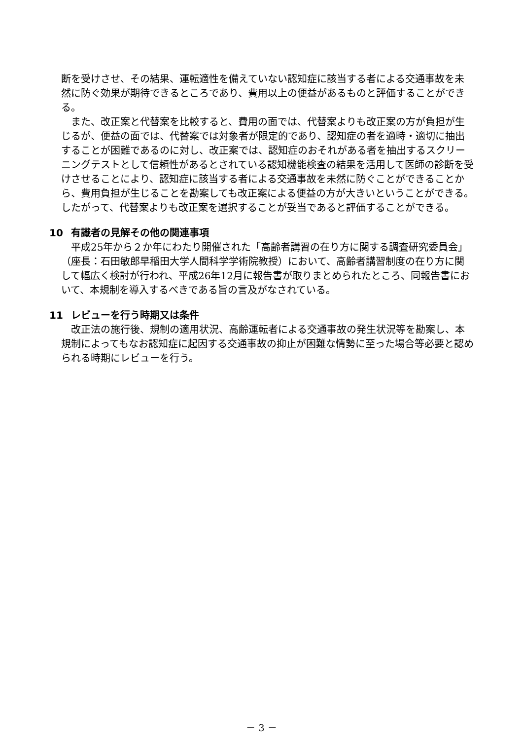断を受けさせ、その結果、運転適性を備えていない認知症に該当する者による交通事故を未然に防ぐ効果が期待できるところであり、費用以上の便益があるものと評価することができる。
また、改正案と代替案を比較すると、費用の面では、代替案よりも改正案の方が負担が生じるが、便益の面では、代替案では対象者が限定的であり、認知症の者を適時・適切に抽出することが困難であるのに対し、改正案では、認知症のおそれがある者を抽出するスクリーニングテストとして信頼性があるとされている認知機能検査の結果を活用して医師の診断を受けさせることにより、認知症に該当する者による交通事故を未然に防ぐことができることから、費用負担が生じることを勘案しても改正案による便益の方が大きいということができる。したがって、代替案よりも改正案を選択することが妥当であると評価することができる。
10 有識者の見解その他の関連事項
平成25年から２か年にわたり開催された「高齢者講習の在り方に関する調査研究委員会」（座長：石田敏郎早稲田大学人間科学学術院教授）において、高齢者講習制度の在り方に関して幅広く検討が行われ、平成26年12月に報告書が取りまとめられたところ、同報告書において、本規制を導入するべきである旨の言及がなされている。
11 レビューを行う時期又は条件
改正法の施行後、規制の適用状況、高齢運転者による交通事故の発生状況等を勘案し、本規制によってもなお認知症に起因する交通事故の抑止が困難な情勢に至った場合等必要と認められる時期にレビューを行う。
－ 3 －